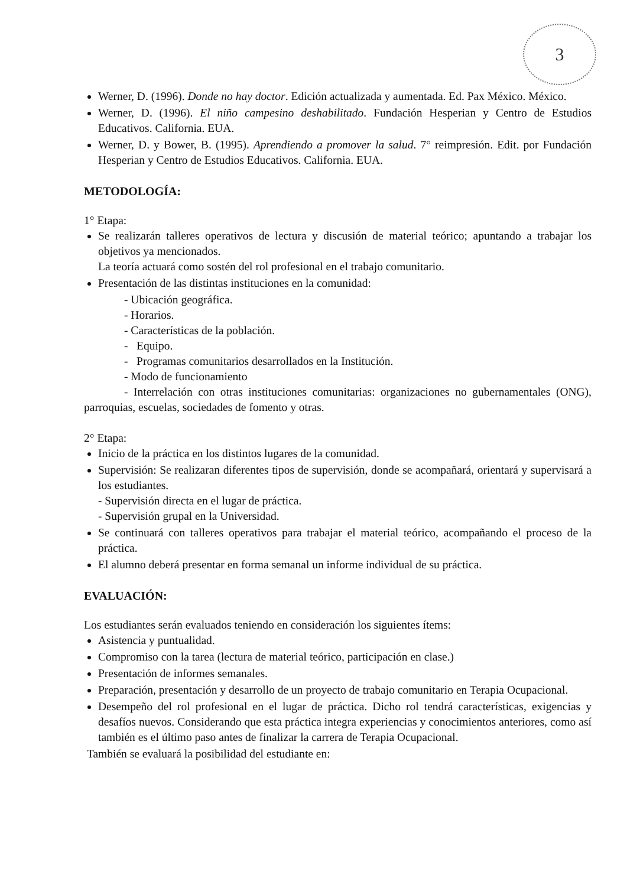3
Werner, D. (1996). Donde no hay doctor. Edición actualizada y aumentada. Ed. Pax México. México.
Werner, D. (1996). El niño campesino deshabilitado. Fundación Hesperian y Centro de Estudios Educativos. California. EUA.
Werner, D. y Bower, B. (1995). Aprendiendo a promover la salud. 7° reimpresión. Edit. por Fundación Hesperian y Centro de Estudios Educativos. California. EUA.
METODOLOGÍA:
1° Etapa:
Se realizarán talleres operativos de lectura y discusión de material teórico; apuntando a trabajar los objetivos ya mencionados.
La teoría actuará como sostén del rol profesional en el trabajo comunitario.
Presentación de las distintas instituciones en la comunidad:
- Ubicación geográfica.
- Horarios.
- Características de la población.
- Equipo.
- Programas comunitarios desarrollados en la Institución.
- Modo de funcionamiento
- Interrelación con otras instituciones comunitarias: organizaciones no gubernamentales (ONG), parroquias, escuelas, sociedades de fomento y otras.
2° Etapa:
Inicio de la práctica en los distintos lugares de la comunidad.
Supervisión: Se realizaran diferentes tipos de supervisión, donde se acompañará, orientará y supervisará a los estudiantes.
- Supervisión directa en el lugar de práctica.
- Supervisión grupal en la Universidad.
Se continuará con talleres operativos para trabajar el material teórico, acompañando el proceso de la práctica.
El alumno deberá presentar en forma semanal un informe individual de su práctica.
EVALUACIÓN:
Los estudiantes serán evaluados teniendo en consideración los siguientes ítems:
Asistencia y puntualidad.
Compromiso con la tarea (lectura de material teórico, participación en clase.)
Presentación de informes semanales.
Preparación, presentación y desarrollo de un proyecto de trabajo comunitario en Terapia Ocupacional.
Desempeño del rol profesional en el lugar de práctica. Dicho rol tendrá características, exigencias y desafíos nuevos. Considerando que esta práctica integra experiencias y conocimientos anteriores, como así también es el último paso antes de finalizar la carrera de Terapia Ocupacional.
También se evaluará la posibilidad del estudiante en: